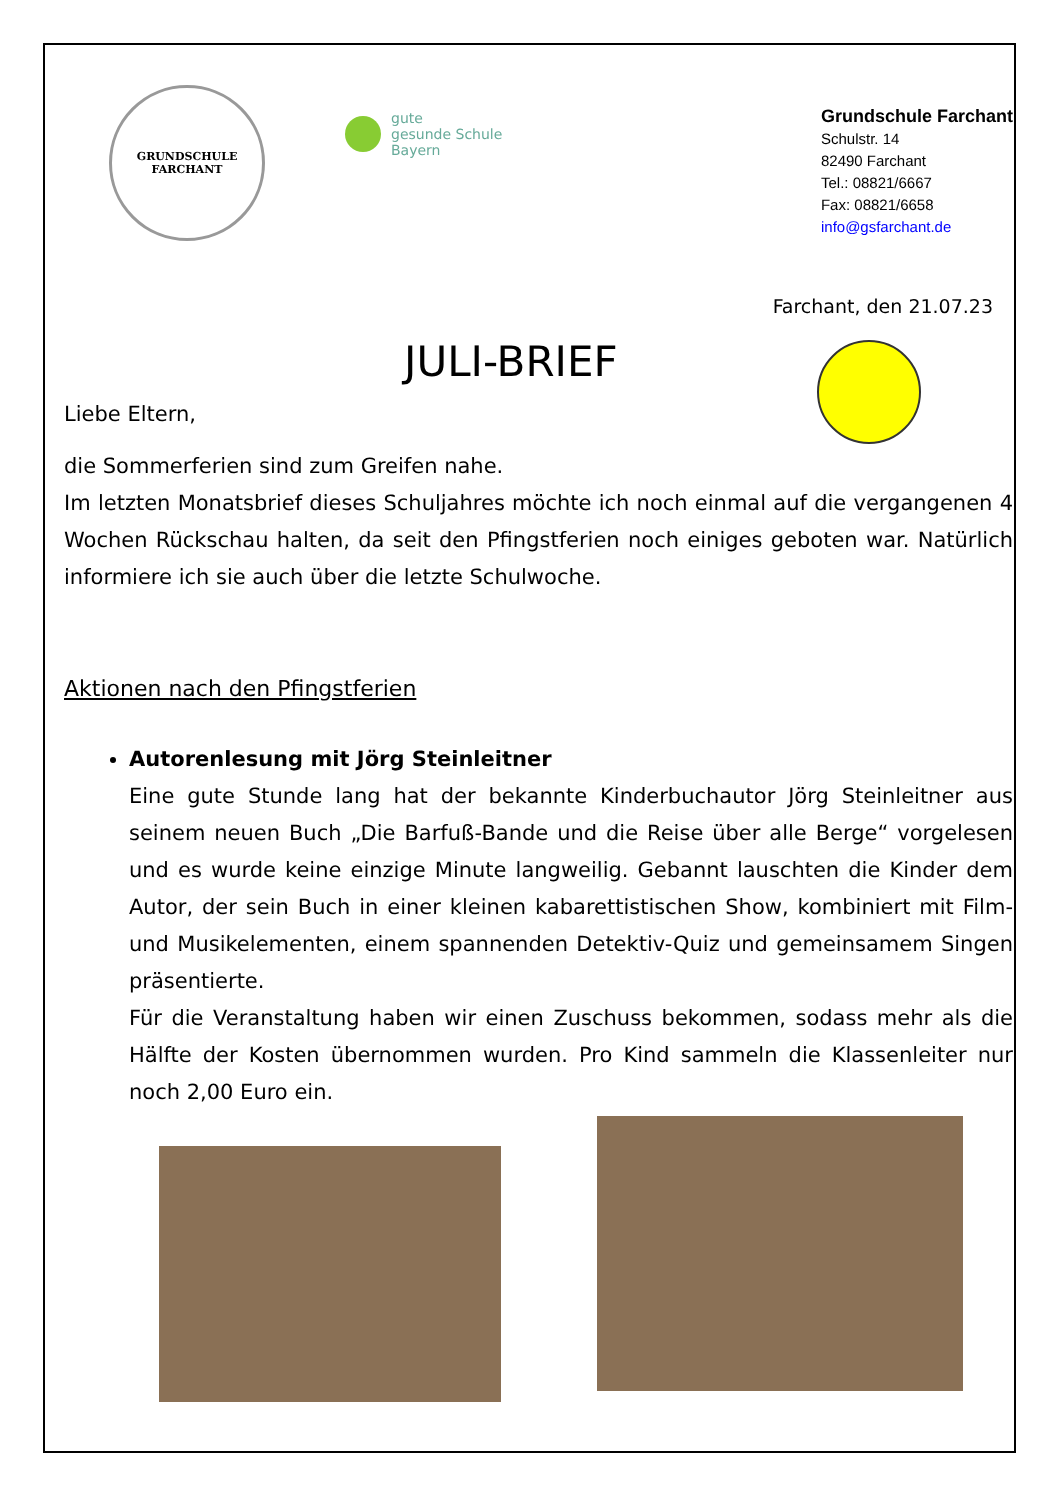GRUNDSCHULE
FARCHANT
gute
gesunde Schule
Bayern
Grundschule Farchant
Schulstr. 14
82490 Farchant
Tel.: 08821/6667
Fax: 08821/6658
info@gsfarchant.de
Farchant, den 21.07.23
JULI-BRIEF
Liebe Eltern,
die Sommerferien sind zum Greifen nahe.
Im letzten Monatsbrief dieses Schuljahres möchte ich noch einmal auf die vergangenen 4 Wochen Rückschau halten, da seit den Pfingstferien noch einiges geboten war. Natürlich informiere ich sie auch über die letzte Schulwoche.
Aktionen nach den Pfingstferien
Autorenlesung mit Jörg Steinleitner
Eine gute Stunde lang hat der bekannte Kinderbuchautor Jörg Steinleitner aus seinem neuen Buch „Die Barfuß-Bande und die Reise über alle Berge“ vorgelesen und es wurde keine einzige Minute langweilig. Gebannt lauschten die Kinder dem Autor, der sein Buch in einer kleinen kabarettistischen Show, kombiniert mit Film- und Musikelementen, einem spannenden Detektiv-Quiz und gemeinsamem Singen präsentierte.
Für die Veranstaltung haben wir einen Zuschuss bekommen, sodass mehr als die Hälfte der Kosten übernommen wurden. Pro Kind sammeln die Klassenleiter nur noch 2,00 Euro ein.